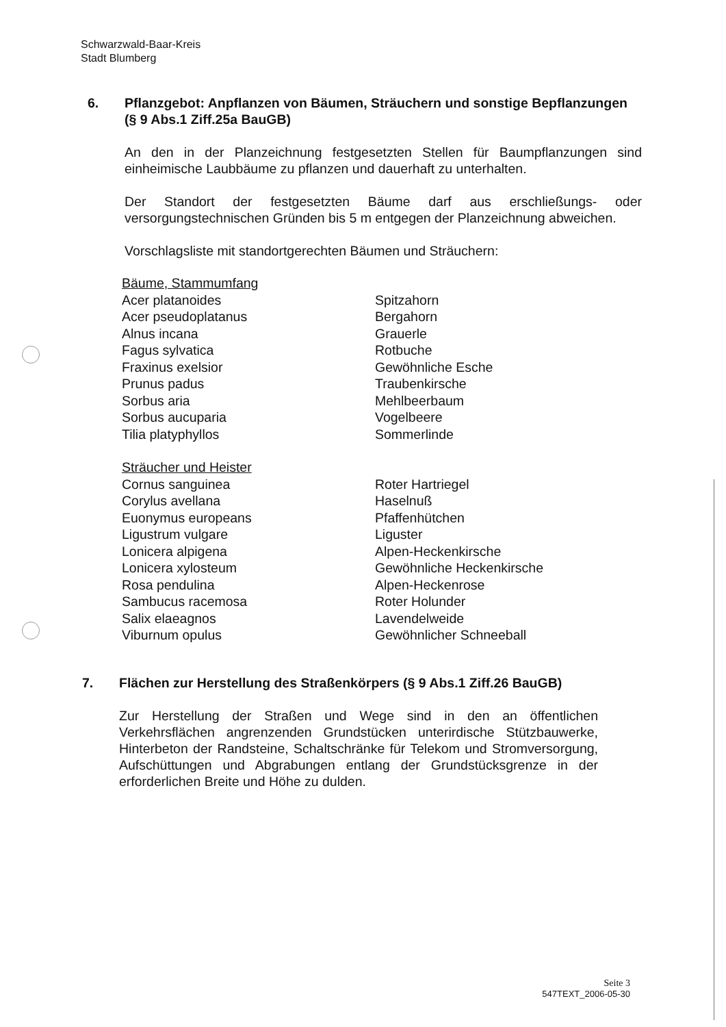Schwarzwald-Baar-Kreis
Stadt Blumberg
6. Pflanzgebot: Anpflanzen von Bäumen, Sträuchern und sonstige Bepflanzungen (§ 9 Abs.1 Ziff.25a BauGB)
An den in der Planzeichnung festgesetzten Stellen für Baumpflanzungen sind einheimische Laubbäume zu pflanzen und dauerhaft zu unterhalten.
Der Standort der festgesetzten Bäume darf aus erschließungs- oder versorgungstechnischen Gründen bis 5 m entgegen der Planzeichnung abweichen.
Vorschlagsliste mit standortgerechten Bäumen und Sträuchern:
| Bäume, Stammumfang | |
| Acer platanoides | Spitzahorn |
| Acer pseudoplatanus | Bergahorn |
| Alnus incana | Grauerle |
| Fagus sylvatica | Rotbuche |
| Fraxinus exelsior | Gewöhnliche Esche |
| Prunus padus | Traubenkirsche |
| Sorbus aria | Mehlbeerbaum |
| Sorbus aucuparia | Vogelbeere |
| Tilia platyphyllos | Sommerlinde |
| Sträucher und Heister | |
| Cornus sanguinea | Roter Hartriegel |
| Corylus avellana | Haselnuß |
| Euonymus europeans | Pfaffenhütchen |
| Ligustrum vulgare | Liguster |
| Lonicera alpigena | Alpen-Heckenkirsche |
| Lonicera xylosteum | Gewöhnliche Heckenkirsche |
| Rosa pendulina | Alpen-Heckenrose |
| Sambucus racemosa | Roter Holunder |
| Salix elaeagnos | Lavendelweide |
| Viburnum opulus | Gewöhnlicher Schneeball |
7. Flächen zur Herstellung des Straßenkörpers (§ 9 Abs.1 Ziff.26 BauGB)
Zur Herstellung der Straßen und Wege sind in den an öffentlichen Verkehrsflächen angrenzenden Grundstücken unterirdische Stützbauwerke, Hinterbeton der Randsteine, Schaltschränke für Telekom und Stromversorgung, Aufschüttungen und Abgrabungen entlang der Grundstücksgrenze in der erforderlichen Breite und Höhe zu dulden.
Seite 3
547TEXT_2006-05-30